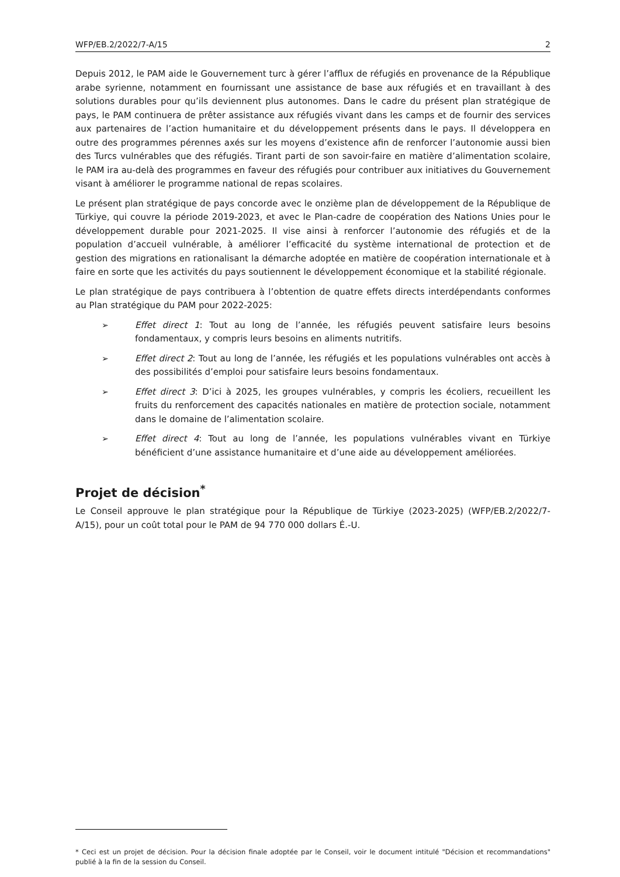WFP/EB.2/2022/7-A/15 2
Depuis 2012, le PAM aide le Gouvernement turc à gérer l’afflux de réfugiés en provenance de la République arabe syrienne, notamment en fournissant une assistance de base aux réfugiés et en travaillant à des solutions durables pour qu’ils deviennent plus autonomes. Dans le cadre du présent plan stratégique de pays, le PAM continuera de prêter assistance aux réfugiés vivant dans les camps et de fournir des services aux partenaires de l’action humanitaire et du développement présents dans le pays. Il développera en outre des programmes pérennes axés sur les moyens d’existence afin de renforcer l’autonomie aussi bien des Turcs vulnérables que des réfugiés. Tirant parti de son savoir-faire en matière d’alimentation scolaire, le PAM ira au-delà des programmes en faveur des réfugiés pour contribuer aux initiatives du Gouvernement visant à améliorer le programme national de repas scolaires.
Le présent plan stratégique de pays concorde avec le onzième plan de développement de la République de Türkiye, qui couvre la période 2019-2023, et avec le Plan-cadre de coopération des Nations Unies pour le développement durable pour 2021-2025. Il vise ainsi à renforcer l’autonomie des réfugiés et de la population d’accueil vulnérable, à améliorer l’efficacité du système international de protection et de gestion des migrations en rationalisant la démarche adoptée en matière de coopération internationale et à faire en sorte que les activités du pays soutiennent le développement économique et la stabilité régionale.
Le plan stratégique de pays contribuera à l’obtention de quatre effets directs interdépendants conformes au Plan stratégique du PAM pour 2022-2025:
➢ Effet direct 1: Tout au long de l’année, les réfugiés peuvent satisfaire leurs besoins fondamentaux, y compris leurs besoins en aliments nutritifs.
➢ Effet direct 2: Tout au long de l’année, les réfugiés et les populations vulnérables ont accès à des possibilités d’emploi pour satisfaire leurs besoins fondamentaux.
➢ Effet direct 3: D’ici à 2025, les groupes vulnérables, y compris les écoliers, recueillent les fruits du renforcement des capacités nationales en matière de protection sociale, notamment dans le domaine de l’alimentation scolaire.
➢ Effet direct 4: Tout au long de l’année, les populations vulnérables vivant en Türkiye bénéficient d’une assistance humanitaire et d’une aide au développement améliorées.
Projet de décision<sup>*</sup>
Le Conseil approuve le plan stratégique pour la République de Türkiye (2023-2025) (WFP/EB.2/2022/7-A/15), pour un coût total pour le PAM de 94 770 000 dollars É.-U.
* Ceci est un projet de décision. Pour la décision finale adoptée par le Conseil, voir le document intitulé "Décision et recommandations" publié à la fin de la session du Conseil.